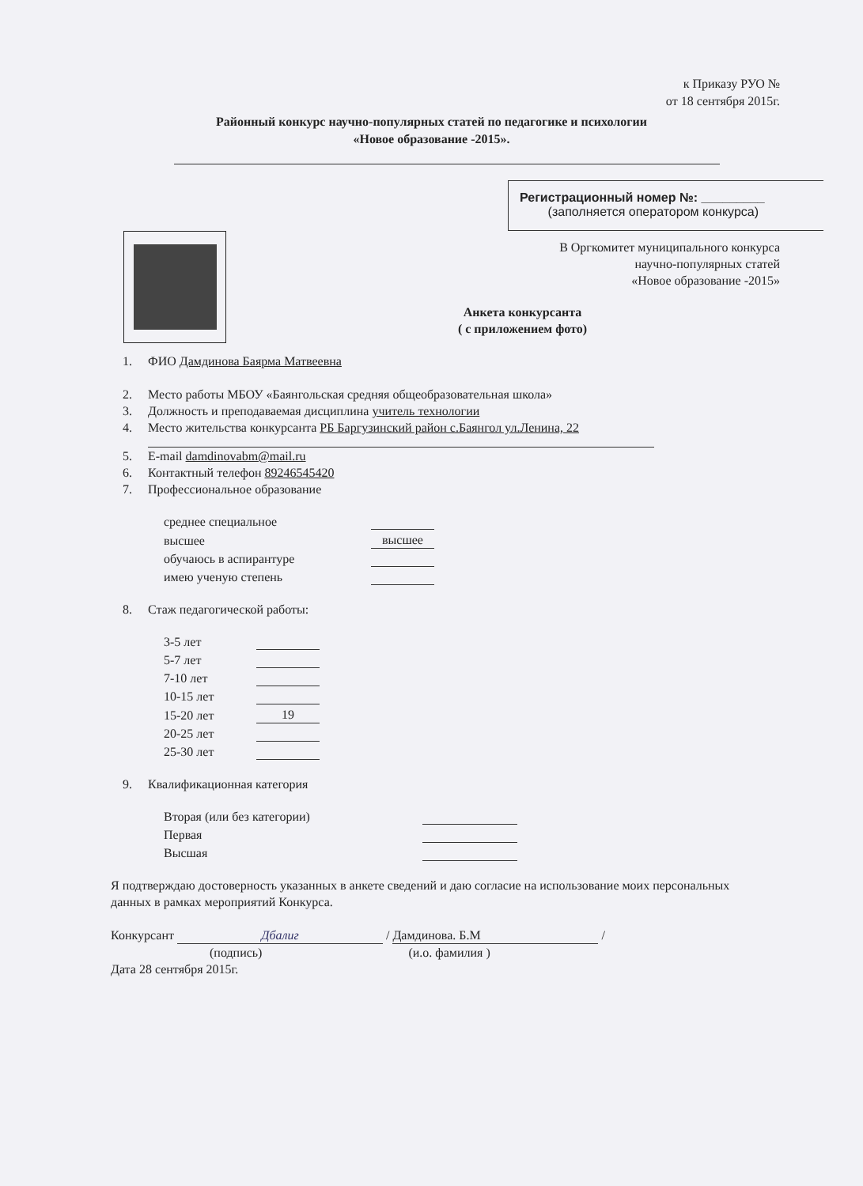к Приказу РУО №
от 18 сентября 2015г.
Районный конкурс научно-популярных статей по педагогике и психологии
«Новое образование -2015».
Регистрационный номер №: _________
(заполняется оператором конкурса)
В Оргкомитет муниципального конкурса
научно-популярных статей
«Новое образование -2015»
Анкета конкурсанта
( с приложением фото)
1. ФИО Дамдинова Баярма Матвеевна
2. Место работы МБОУ «Баянгольская средняя общеобразовательная школа»
3. Должность и преподаваемая дисциплина учитель технологии
4. Место жительства конкурсанта РБ Баргузинский район с.Баянгол ул.Ленина, 22
5. E-mail damdinovabm@mail.ru
6. Контактный телефон 89246545420
7. Профессиональное образование
| среднее специальное | |
| высшее | высшее |
| обучаюсь в аспирантуре | |
| имею ученую степень | |
8. Стаж педагогической работы:
| 3-5 лет | |
| 5-7 лет | |
| 7-10 лет | |
| 10-15 лет | |
| 15-20 лет | 19 |
| 20-25 лет | |
| 25-30 лет | |
9. Квалификационная категория
| Вторая (или без категории) | |
| Первая | |
| Высшая | |
Я подтверждаю достоверность указанных в анкете сведений и даю согласие на использование моих персональных данных в рамках мероприятий Конкурса.
Конкурсант Дбалиг / Дамдинова. Б.М /
(подпись) (и.о. фамилия )
Дата 28 сентября 2015г.